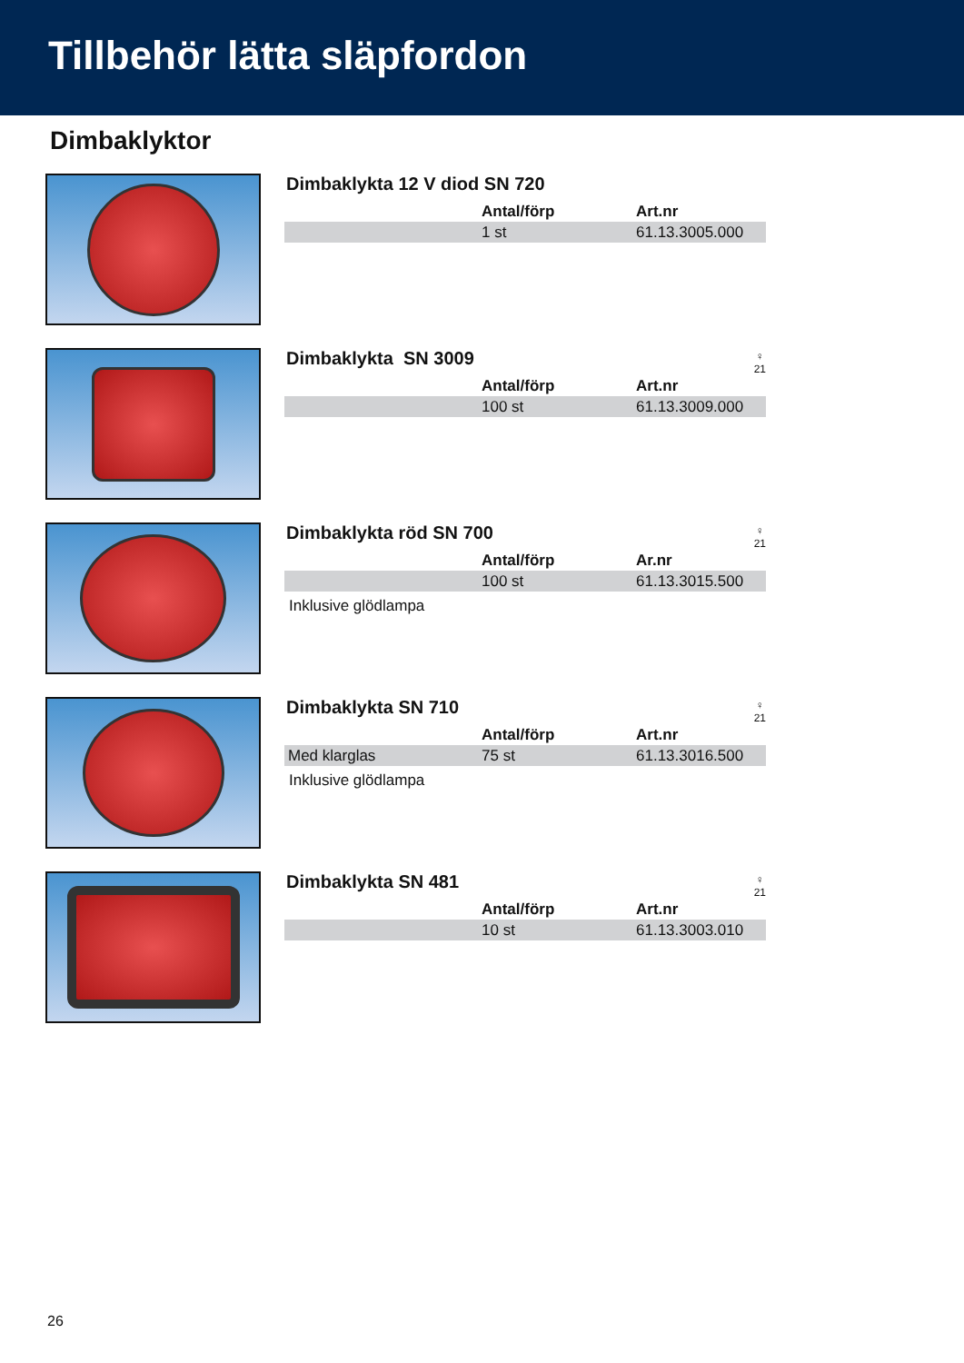Tillbehör lätta släpfordon
Dimbaklyktor
Dimbaklykta 12 V diod SN 720
| | Antal/förp | Art.nr |
| --- | --- | --- |
| | 1 st | 61.13.3005.000 |
Dimbaklykta SN 3009
♀
21
| | Antal/förp | Art.nr |
| --- | --- | --- |
| | 100 st | 61.13.3009.000 |
Dimbaklykta röd SN 700
♀
21
| | Antal/förp | Ar.nr |
| --- | --- | --- |
| | 100 st | 61.13.3015.500 |
Inklusive glödlampa
Dimbaklykta SN 710
♀
21
| | Antal/förp | Art.nr |
| --- | --- | --- |
| Med klarglas | 75 st | 61.13.3016.500 |
Inklusive glödlampa
Dimbaklykta SN 481
♀
21
| | Antal/förp | Art.nr |
| --- | --- | --- |
| | 10 st | 61.13.3003.010 |
26